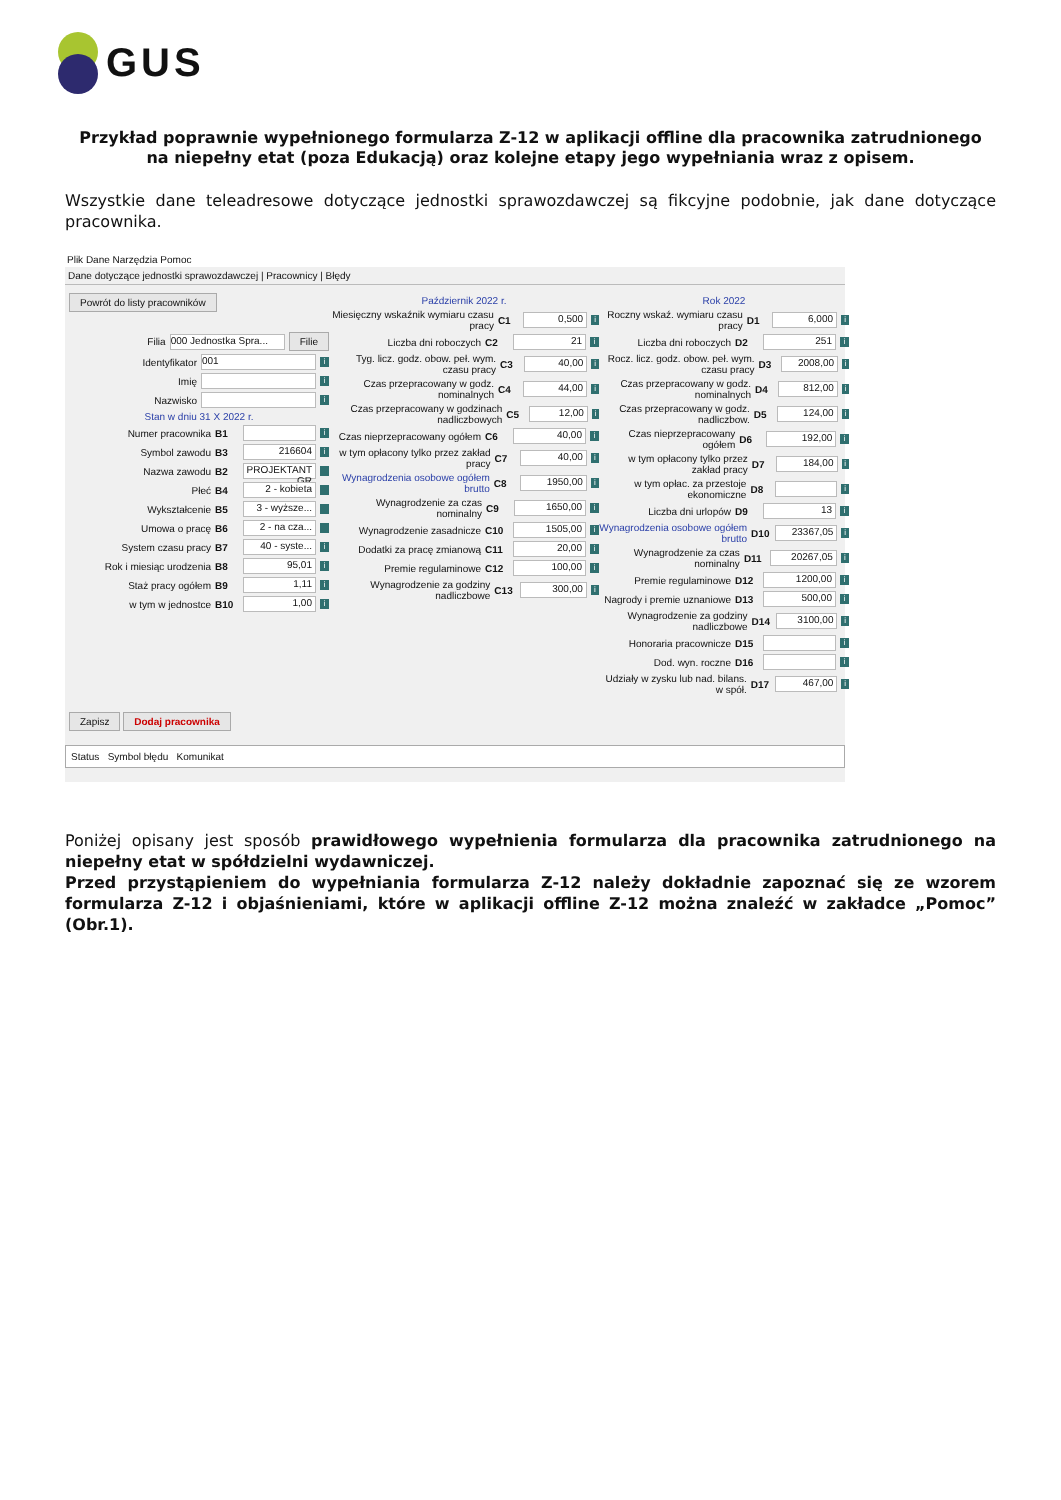GUS
Przykład poprawnie wypełnionego formularza Z-12 w aplikacji offline dla pracownika zatrudnionego na niepełny etat (poza Edukacją) oraz kolejne etapy jego wypełniania wraz z opisem.
Wszystkie dane teleadresowe dotyczące jednostki sprawozdawczej są fikcyjne podobnie, jak dane dotyczące pracownika.
Plik Dane Narzędzia Pomoc
Dane dotyczące jednostki sprawozdawczej | Pracownicy | Błędy
Powrót do listy pracowników
Filia 000 Jednostka Spra... Filie
Identyfikator 001 i
Imię i
Nazwisko i
Stan w dniu 31 X 2022 r.
Numer pracownika B1 i
Symbol zawodu B3 216604 i
Nazwa zawodu B2 PROJEKTANT GR
Płeć B4 2 - kobieta
Wykształcenie B5 3 - wyższe...
Umowa o pracę B6 2 - na cza...
System czasu pracy B7 40 - syste... i
Rok i miesiąc urodzenia B8 95,01 i
Staż pracy ogółem B9 1,11 i
w tym w jednostce B10 1,00 i
Zapisz Dodaj pracownika
Październik 2022 r.
Miesięczny wskaźnik wymiaru czasu pracy C1 0,500 i
Liczba dni roboczych C2 21 i
Tyg. licz. godz. obow. peł. wym. czasu pracy C3 40,00 i
Czas przepracowany w godz. nominalnych C4 44,00 i
Czas przepracowany w godzinach nadliczbowych C5 12,00 i
Czas nieprzepracowany ogółem C6 40,00 i
w tym opłacony tylko przez zakład pracy C7 40,00 i
Wynagrodzenia osobowe ogółem brutto C8 1950,00 i
Wynagrodzenie za czas nominalny C9 1650,00 i
Wynagrodzenie zasadnicze C10 1505,00 i
Dodatki za pracę zmianową C11 20,00 i
Premie regulaminowe C12 100,00 i
Wynagrodzenie za godziny nadliczbowe C13 300,00 i
Rok 2022
Roczny wskaź. wymiaru czasu pracy D1 6,000 i
Liczba dni roboczych D2 251 i
Rocz. licz. godz. obow. peł. wym. czasu pracy D3 2008,00 i
Czas przepracowany w godz. nominalnych D4 812,00 i
Czas przepracowany w godz. nadliczbow. D5 124,00 i
Czas nieprzepracowany ogółem D6 192,00 i
w tym opłacony tylko przez zakład pracy D7 184,00 i
w tym opłac. za przestoje ekonomiczne D8 i
Liczba dni urlopów D9 13 i
Wynagrodzenia osobowe ogółem brutto D10 23367,05 i
Wynagrodzenie za czas nominalny D11 20267,05 i
Premie regulaminowe D12 1200,00 i
Nagrody i premie uznaniowe D13 500,00 i
Wynagrodzenie za godziny nadliczbowe D14 3100,00 i
Honoraria pracownicze D15 i
Dod. wyn. roczne D16 i
Udziały w zysku lub nad. bilans. w spół. D17 467,00 i
Status Symbol błędu Komunikat
Poniżej opisany jest sposób prawidłowego wypełnienia formularza dla pracownika zatrudnionego na niepełny etat w spółdzielni wydawniczej.
Przed przystąpieniem do wypełniania formularza Z-12 należy dokładnie zapoznać się ze wzorem formularza Z-12 i objaśnieniami, które w aplikacji offline Z-12 można znaleźć w zakładce „Pomoc” (Obr.1).